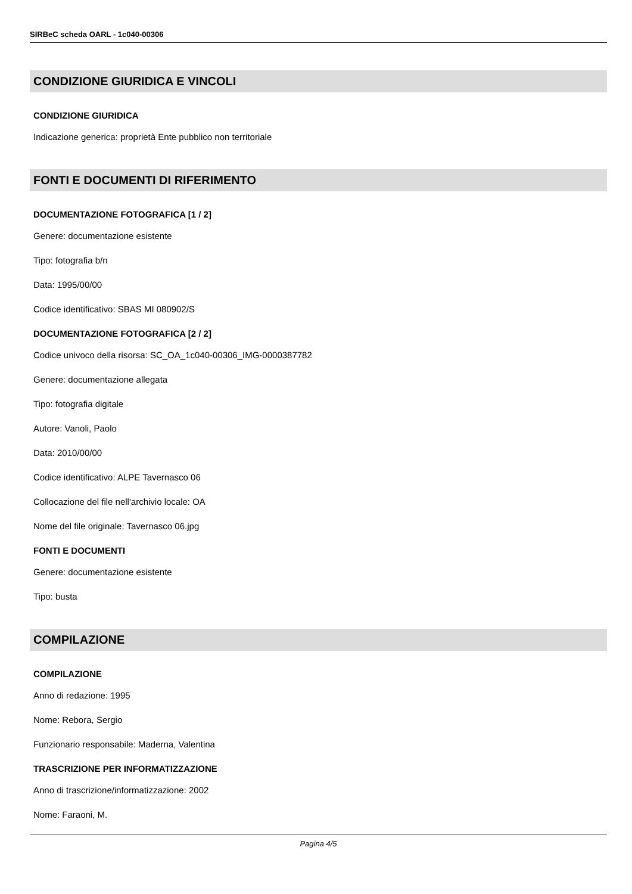SIRBeC scheda OARL - 1c040-00306
CONDIZIONE GIURIDICA E VINCOLI
CONDIZIONE GIURIDICA
Indicazione generica: proprietà Ente pubblico non territoriale
FONTI E DOCUMENTI DI RIFERIMENTO
DOCUMENTAZIONE FOTOGRAFICA [1 / 2]
Genere: documentazione esistente
Tipo: fotografia b/n
Data: 1995/00/00
Codice identificativo: SBAS MI 080902/S
DOCUMENTAZIONE FOTOGRAFICA [2 / 2]
Codice univoco della risorsa: SC_OA_1c040-00306_IMG-0000387782
Genere: documentazione allegata
Tipo: fotografia digitale
Autore: Vanoli, Paolo
Data: 2010/00/00
Codice identificativo: ALPE Tavernasco 06
Collocazione del file nell'archivio locale: OA
Nome del file originale: Tavernasco 06.jpg
FONTI E DOCUMENTI
Genere: documentazione esistente
Tipo: busta
COMPILAZIONE
COMPILAZIONE
Anno di redazione: 1995
Nome: Rebora, Sergio
Funzionario responsabile: Maderna, Valentina
TRASCRIZIONE PER INFORMATIZZAZIONE
Anno di trascrizione/informatizzazione: 2002
Nome: Faraoni, M.
Pagina 4/5